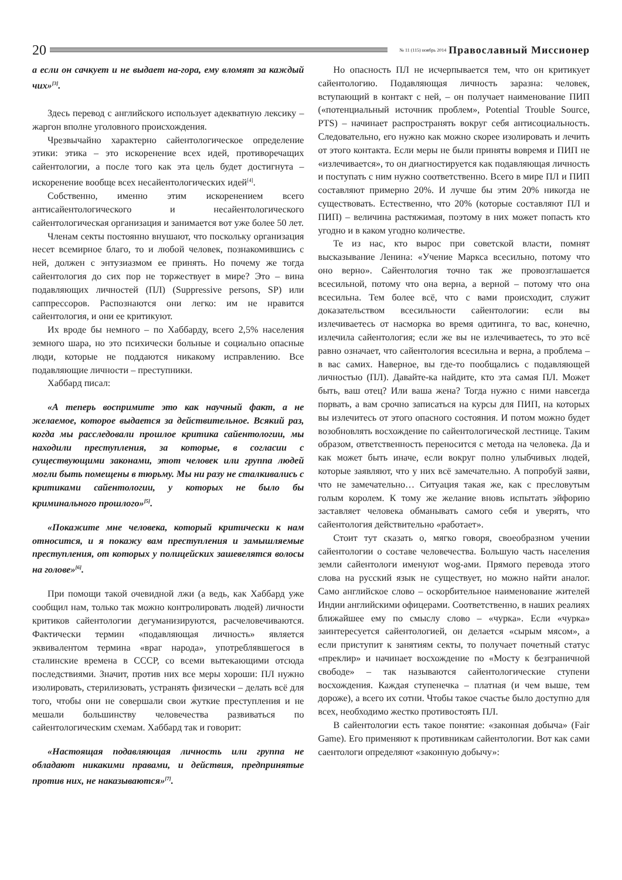20
№ 11 (115) ноябрь 2014 Православный Миссионер
а если он сачкует и не выдает на-гора, ему вломят за каждый чих»<sup>[3]</sup>.
Здесь перевод с английского использует адекватную лексику – жаргон вполне уголовного происхождения.
Чрезвычайно характерно сайентологическое определение этики: этика – это искоренение всех идей, противоречащих сайентологии, а после того как эта цель будет достигнута – искоренение вообще всех несайентологических идей<sup>[4]</sup>.
Собственно, именно этим искоренением всего антисайентологического и несайентологического сайентологическая организация и занимается вот уже более 50 лет.
Членам секты постоянно внушают, что поскольку организация несет всемирное благо, то и любой человек, познакомившись с ней, должен с энтузиазмом ее принять. Но почему же тогда сайентология до сих пор не торжествует в мире? Это – вина подавляющих личностей (ПЛ) (Suppressive persons, SP) или саппрессоров. Распознаются они легко: им не нравится сайентология, и они ее критикуют.
Их вроде бы немного – по Хаббарду, всего 2,5% населения земного шара, но это психически больные и социально опасные люди, которые не поддаются никакому исправлению. Все подавляющие личности – преступники.
Хаббард писал:
«А теперь воспримите это как научный факт, а не желаемое, которое выдается за действительное. Всякий раз, когда мы расследовали прошлое критика сайентологии, мы находили преступления, за которые, в согласии с существующими законами, этот человек или группа людей могли быть помещены в тюрьму. Мы ни разу не сталкивались с критиками сайентологии, у которых не было бы криминального прошлого»<sup>[5]</sup>.
«Покажите мне человека, который критически к нам относится, и я покажу вам преступления и замышляемые преступления, от которых у полицейских зашевелятся волосы на голове»<sup>[6]</sup>.
При помощи такой очевидной лжи (а ведь, как Хаббард уже сообщил нам, только так можно контролировать людей) личности критиков сайентологии дегуманизируются, расчеловечиваются. Фактически термин «подавляющая личность» является эквивалентом термина «враг народа», употреблявшегося в сталинские времена в СССР, со всеми вытекающими отсюда последствиями. Значит, против них все меры хороши: ПЛ нужно изолировать, стерилизовать, устранять физически – делать всё для того, чтобы они не совершали свои жуткие преступления и не мешали большинству человечества развиваться по сайентологическим схемам. Хаббард так и говорит:
«Настоящая подавляющая личность или группа не обладают никакими правами, и действия, предпринятые против них, не наказываются»<sup>[7]</sup>.
Но опасность ПЛ не исчерпывается тем, что он критикует сайентологию. Подавляющая личность заразна: человек, вступающий в контакт с ней, – он получает наименование ПИП («потенциальный источник проблем», Potential Trouble Source, PTS) – начинает распространять вокруг себя антисоциальность. Следовательно, его нужно как можно скорее изолировать и лечить от этого контакта. Если меры не были приняты вовремя и ПИП не «излечивается», то он диагностируется как подавляющая личность и поступать с ним нужно соответственно. Всего в мире ПЛ и ПИП составляют примерно 20%. И лучше бы этим 20% никогда не существовать. Естественно, что 20% (которые составляют ПЛ и ПИП) – величина растяжимая, поэтому в них может попасть кто угодно и в каком угодно количестве.
Те из нас, кто вырос при советской власти, помнят высказывание Ленина: «Учение Маркса всесильно, потому что оно верно». Сайентология точно так же провозглашается всесильной, потому что она верна, а верной – потому что она всесильна. Тем более всё, что с вами происходит, служит доказательством всесильности сайентологии: если вы излечиваетесь от насморка во время одитинга, то вас, конечно, излечила сайентология; если же вы не излечиваетесь, то это всё равно означает, что сайентология всесильна и верна, а проблема – в вас самих. Наверное, вы где-то пообщались с подавляющей личностью (ПЛ). Давайте-ка найдите, кто эта самая ПЛ. Может быть, ваш отец? Или ваша жена? Тогда нужно с ними навсегда порвать, а вам срочно записаться на курсы для ПИП, на которых вы излечитесь от этого опасного состояния. И потом можно будет возобновлять восхождение по сайентологической лестнице. Таким образом, ответственность переносится с метода на человека. Да и как может быть иначе, если вокруг полно улыбчивых людей, которые заявляют, что у них всё замечательно. А попробуй заяви, что не замечательно… Ситуация такая же, как с пресловутым голым королем. К тому же желание вновь испытать эйфорию заставляет человека обманывать самого себя и уверять, что сайентология действительно «работает».
Стоит тут сказать о, мягко говоря, своеобразном учении сайентологии о составе человечества. Большую часть населения земли сайентологи именуют wog-ами. Прямого перевода этого слова на русский язык не существует, но можно найти аналог. Само английское слово – оскорбительное наименование жителей Индии английскими офицерами. Соответственно, в наших реалиях ближайшее ему по смыслу слово – «чурка». Если «чурка» заинтересуется сайентологией, он делается «сырым мясом», а если приступит к занятиям секты, то получает почетный статус «преклир» и начинает восхождение по «Мосту к безграничной свободе» – так называются сайентологические ступени восхождения. Каждая ступенечка – платная (и чем выше, тем дороже), а всего их сотни. Чтобы такое счастье было доступно для всех, необходимо жестко противостоять ПЛ.
В сайентологии есть такое понятие: «законная добыча» (Fair Game). Его применяют к противникам сайентологии. Вот как сами саентологи определяют «законную добычу»: